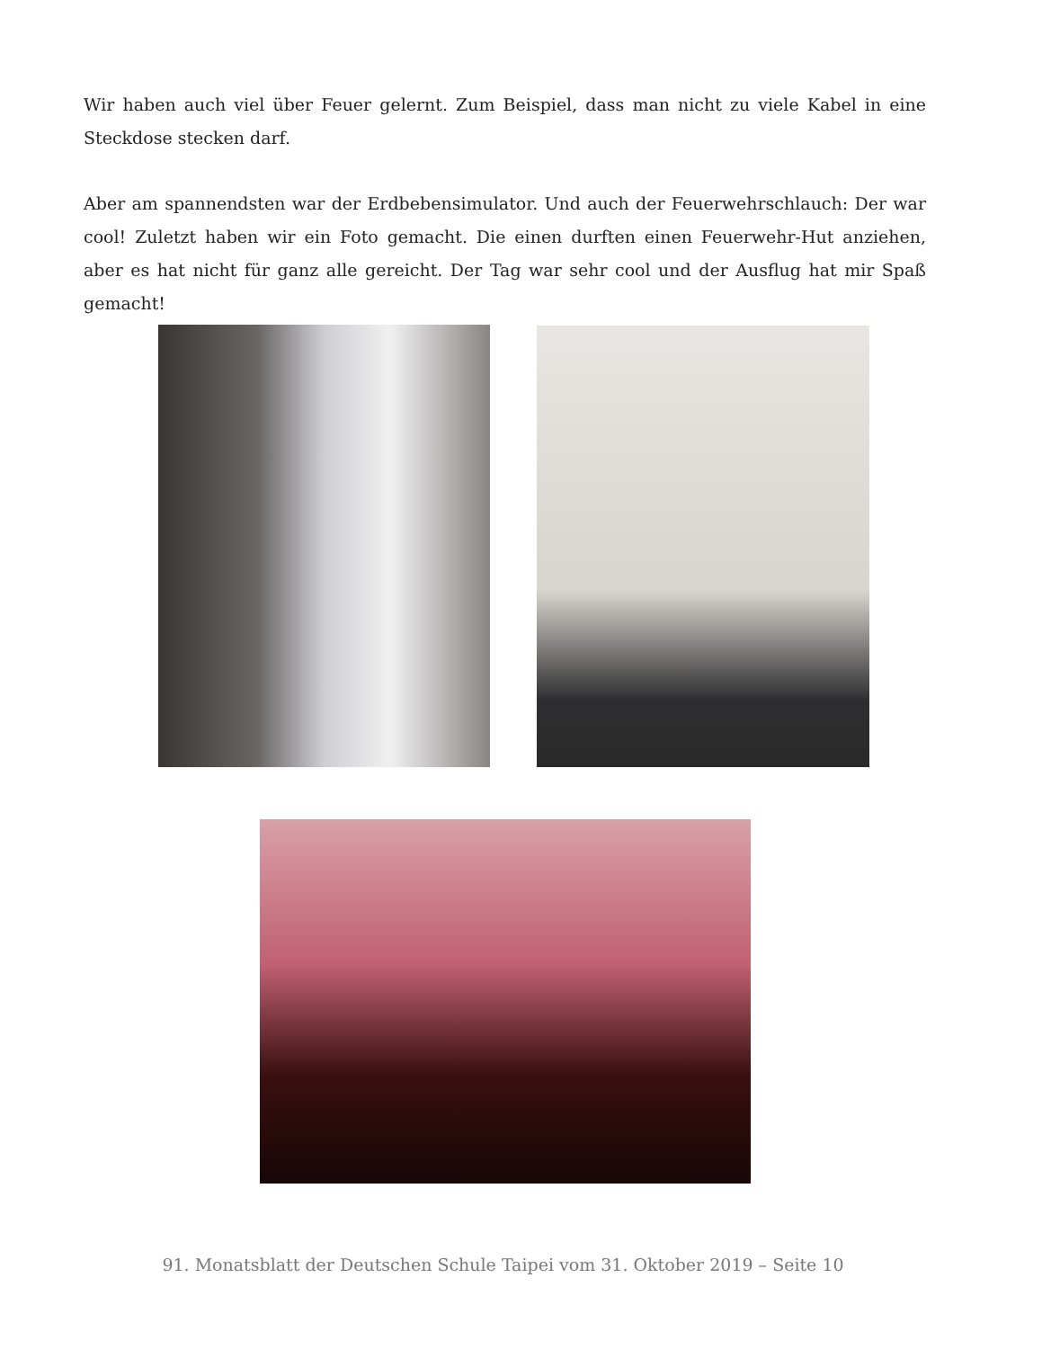Wir haben auch viel über Feuer gelernt. Zum Beispiel, dass man nicht zu viele Kabel in eine Steckdose stecken darf.
Aber am spannendsten war der Erdbebensimulator. Und auch der Feuerwehrschlauch: Der war cool! Zuletzt haben wir ein Foto gemacht. Die einen durften einen Feuerwehr-Hut anziehen, aber es hat nicht für ganz alle gereicht. Der Tag war sehr cool und der Ausflug hat mir Spaß gemacht!
91. Monatsblatt der Deutschen Schule Taipei vom 31. Oktober 2019 – Seite 10